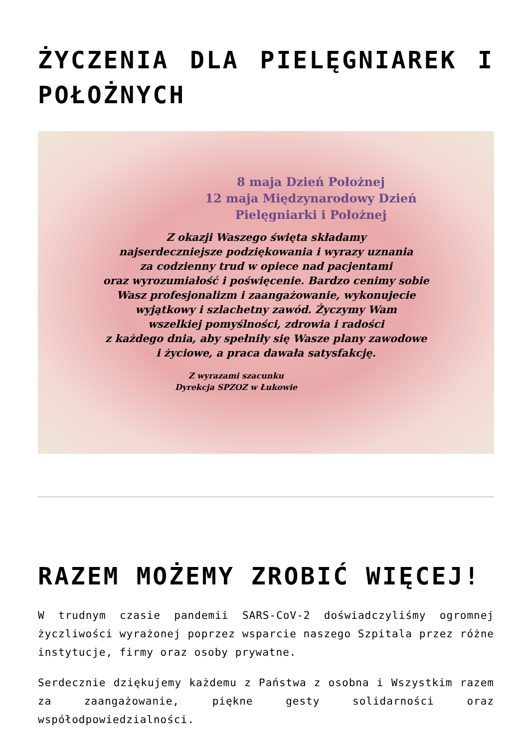ŻYCZENIA DLA PIELĘGNIAREK I POŁOŻNYCH
8 maja Dzień Położnej
12 maja Międzynarodowy Dzień
Pielęgniarki i Położnej
Z okazji Waszego święta składamy
najserdeczniejsze podziękowania i wyrazy uznania
za codzienny trud w opiece nad pacjentami
oraz wyrozumiałość i poświęcenie. Bardzo cenimy sobie
Wasz profesjonalizm i zaangażowanie, wykonujecie
wyjątkowy i szlachetny zawód. Życzymy Wam
wszelkiej pomyślności, zdrowia i radości
z każdego dnia, aby spełniły się Wasze plany zawodowe
i życiowe, a praca dawała satysfakcję.
Z wyrazami szacunku
Dyrekcja SPZOZ w Łukowie
RAZEM MOŻEMY ZROBIĆ WIĘCEJ!
W trudnym czasie pandemii SARS-CoV-2 doświadczyliśmy ogromnej życzliwości wyrażonej poprzez wsparcie naszego Szpitala przez różne instytucje, firmy oraz osoby prywatne.
Serdecznie dziękujemy każdemu z Państwa z osobna i Wszystkim razem za zaangażowanie, piękne gesty solidarności oraz współodpowiedzialności.